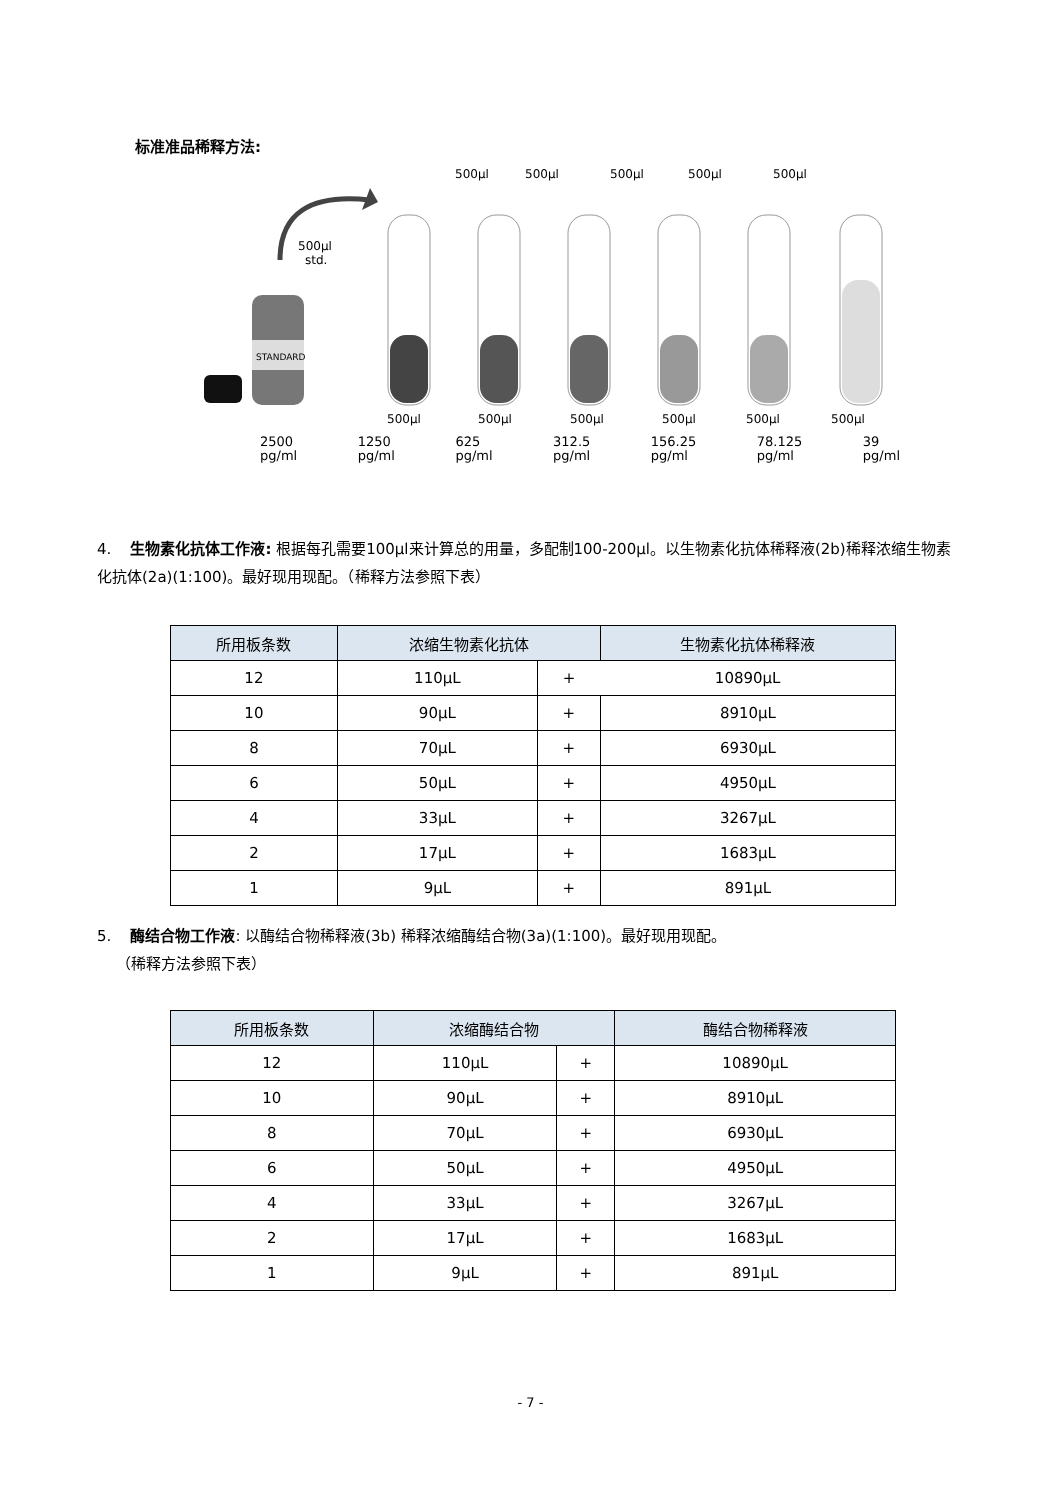标准准品稀释方法:
500µl
std.
STANDARD
500µl
500µl
500µl
500µl
500µl
500µl
500µl
500µl
500µl
500µl
500µl
2500
pg/ml 1250
pg/ml 625
pg/ml 312.5
pg/ml 156.25
pg/ml 78.125
pg/ml 39
pg/ml
4. 生物素化抗体工作液: 根据每孔需要100µl来计算总的用量，多配制100-200µl。以生物素化抗体稀释液(2b)稀释浓缩生物素化抗体(2a)(1:100)。最好现用现配。（稀释方法参照下表）
| 所用板条数 | 浓缩生物素化抗体 | | 生物素化抗体稀释液 |
| --- | --- | --- | --- |
| 12 | 110µL | + | 10890µL |
| 10 | 90µL | + | 8910µL |
| 8 | 70µL | + | 6930µL |
| 6 | 50µL | + | 4950µL |
| 4 | 33µL | + | 3267µL |
| 2 | 17µL | + | 1683µL |
| 1 | 9µL | + | 891µL |
5. 酶结合物工作液: 以酶结合物稀释液(3b) 稀释浓缩酶结合物(3a)(1:100)。最好现用现配。
（稀释方法参照下表）
| 所用板条数 | 浓缩酶结合物 | | 酶结合物稀释液 |
| --- | --- | --- | --- |
| 12 | 110µL | + | 10890µL |
| 10 | 90µL | + | 8910µL |
| 8 | 70µL | + | 6930µL |
| 6 | 50µL | + | 4950µL |
| 4 | 33µL | + | 3267µL |
| 2 | 17µL | + | 1683µL |
| 1 | 9µL | + | 891µL |
- 7 -